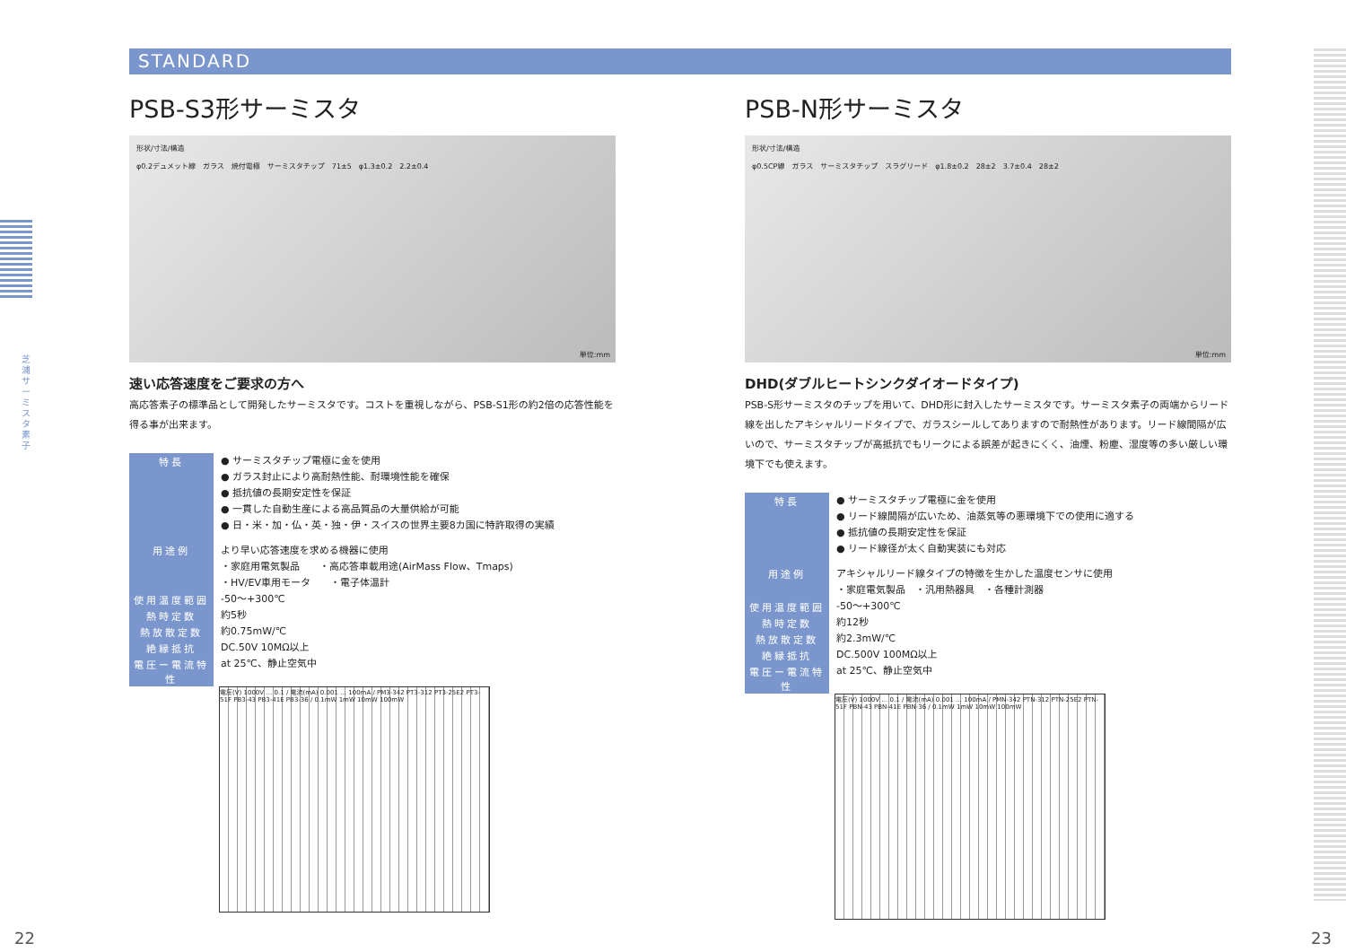STANDARD
芝浦サーミスタ素子
PSB-S3形サーミスタ
形状/寸法/構造
φ0.2デュメット線　ガラス　焼付電極　サーミスタチップ　71±5　φ1.3±0.2　2.2±0.4
単位:mm
速い応答速度をご要求の方へ
高応答素子の標準品として開発したサーミスタです。コストを重視しながら、PSB-S1形の約2倍の応答性能を得る事が出来ます。
| 特長 | ● サーミスタチップ電極に金を使用 ● ガラス封止により高耐熱性能、耐環境性能を確保 ● 抵抗値の長期安定性を保証 ● 一貫した自動生産による高品質品の大量供給が可能 ● 日・米・加・仏・英・独・伊・スイスの世界主要8カ国に特許取得の実績 |
| 用途例 | より早い応答速度を求める機器に使用 ・家庭用電気製品 ・高応答車載用途(AirMass Flow、Tmaps) ・HV/EV車用モータ ・電子体温計 |
| 使用温度範囲 | -50～+300℃ |
| 熱時定数 | 約5秒 |
| 熱放散定数 | 約0.75mW/℃ |
| 絶縁抵抗 | DC.50V 10MΩ以上 |
| 電圧ー電流特性 | at 25℃、静止空気中 |
電圧(V) 1000V … 0.1 / 電流(mA) 0.001 … 100mA / PM3-342 PT3-312 PT3-25E2 PT3-51F PB3-43 PB3-41E PB3-36 / 0.1mW 1mW 10mW 100mW
PSB-N形サーミスタ
形状/寸法/構造
φ0.5CP線　ガラス　サーミスタチップ　スラグリード　φ1.8±0.2　28±2　3.7±0.4　28±2
単位:mm
DHD(ダブルヒートシンクダイオードタイプ)
PSB-S形サーミスタのチップを用いて、DHD形に封入したサーミスタです。サーミスタ素子の両端からリード線を出したアキシャルリードタイプで、ガラスシールしてありますので耐熱性があります。リード線間隔が広いので、サーミスタチップが高抵抗でもリークによる誤差が起きにくく、油煙、粉塵、湿度等の多い厳しい環境下でも使えます。
| 特長 | ● サーミスタチップ電極に金を使用 ● リード線間隔が広いため、油蒸気等の悪環境下での使用に適する ● 抵抗値の長期安定性を保証 ● リード線径が太く自動実装にも対応 |
| 用途例 | アキシャルリード線タイプの特徴を生かした温度センサに使用 ・家庭電気製品 ・汎用熱器具 ・各種計測器 |
| 使用温度範囲 | -50～+300℃ |
| 熱時定数 | 約12秒 |
| 熱放散定数 | 約2.3mW/℃ |
| 絶縁抵抗 | DC.500V 100MΩ以上 |
| 電圧ー電流特性 | at 25℃、静止空気中 |
電圧(V) 1000V … 0.1 / 電流(mA) 0.001 … 100mA / PMN-342 PTN-312 PTN-25E2 PTN-51F PBN-43 PBN-41E PBN-36 / 0.1mW 1mW 10mW 100mW
22 23